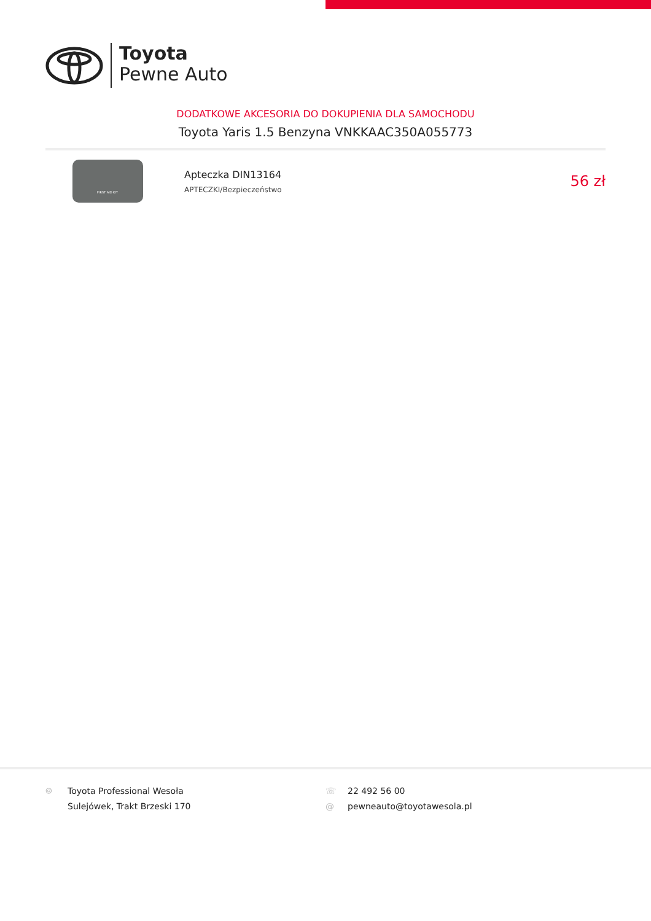Toyota
Pewne Auto
DODATKOWE AKCESORIA DO DOKUPIENIA DLA SAMOCHODU
Toyota Yaris 1.5 Benzyna VNKKAAC350A055773
FIRST AID KIT
Apteczka DIN13164
APTECZKI/Bezpieczeństwo
56 zł
⌾ Toyota Professional Wesoła
Sulejówek, Trakt Brzeski 170
☏
@
22 492 56 00
pewneauto@toyotawesola.pl